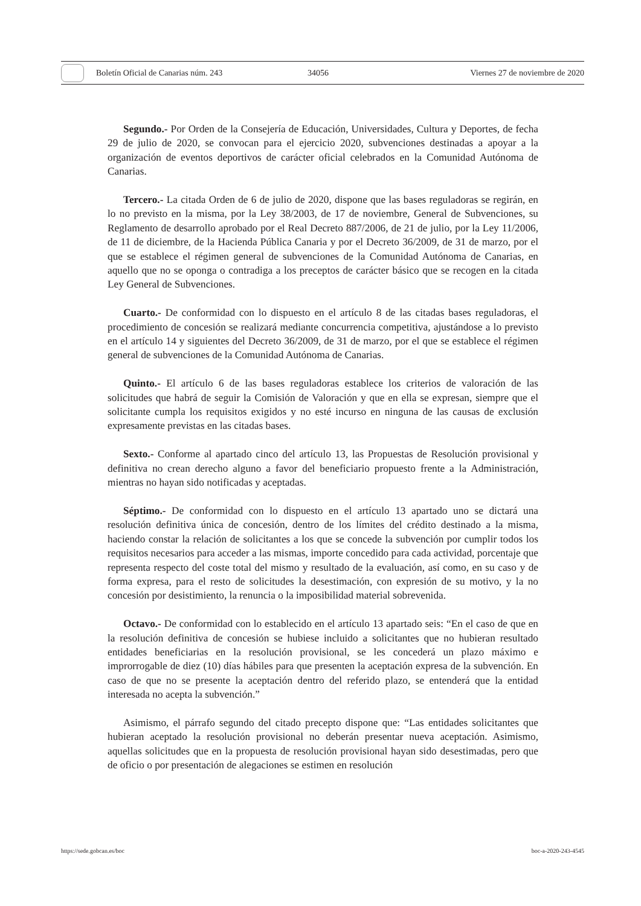Boletín Oficial de Canarias núm. 243 34056 Viernes 27 de noviembre de 2020
Segundo.- Por Orden de la Consejería de Educación, Universidades, Cultura y Deportes, de fecha 29 de julio de 2020, se convocan para el ejercicio 2020, subvenciones destinadas a apoyar a la organización de eventos deportivos de carácter oficial celebrados en la Comunidad Autónoma de Canarias.
Tercero.- La citada Orden de 6 de julio de 2020, dispone que las bases reguladoras se regirán, en lo no previsto en la misma, por la Ley 38/2003, de 17 de noviembre, General de Subvenciones, su Reglamento de desarrollo aprobado por el Real Decreto 887/2006, de 21 de julio, por la Ley 11/2006, de 11 de diciembre, de la Hacienda Pública Canaria y por el Decreto 36/2009, de 31 de marzo, por el que se establece el régimen general de subvenciones de la Comunidad Autónoma de Canarias, en aquello que no se oponga o contradiga a los preceptos de carácter básico que se recogen en la citada Ley General de Subvenciones.
Cuarto.- De conformidad con lo dispuesto en el artículo 8 de las citadas bases reguladoras, el procedimiento de concesión se realizará mediante concurrencia competitiva, ajustándose a lo previsto en el artículo 14 y siguientes del Decreto 36/2009, de 31 de marzo, por el que se establece el régimen general de subvenciones de la Comunidad Autónoma de Canarias.
Quinto.- El artículo 6 de las bases reguladoras establece los criterios de valoración de las solicitudes que habrá de seguir la Comisión de Valoración y que en ella se expresan, siempre que el solicitante cumpla los requisitos exigidos y no esté incurso en ninguna de las causas de exclusión expresamente previstas en las citadas bases.
Sexto.- Conforme al apartado cinco del artículo 13, las Propuestas de Resolución provisional y definitiva no crean derecho alguno a favor del beneficiario propuesto frente a la Administración, mientras no hayan sido notificadas y aceptadas.
Séptimo.- De conformidad con lo dispuesto en el artículo 13 apartado uno se dictará una resolución definitiva única de concesión, dentro de los límites del crédito destinado a la misma, haciendo constar la relación de solicitantes a los que se concede la subvención por cumplir todos los requisitos necesarios para acceder a las mismas, importe concedido para cada actividad, porcentaje que representa respecto del coste total del mismo y resultado de la evaluación, así como, en su caso y de forma expresa, para el resto de solicitudes la desestimación, con expresión de su motivo, y la no concesión por desistimiento, la renuncia o la imposibilidad material sobrevenida.
Octavo.- De conformidad con lo establecido en el artículo 13 apartado seis: “En el caso de que en la resolución definitiva de concesión se hubiese incluido a solicitantes que no hubieran resultado entidades beneficiarias en la resolución provisional, se les concederá un plazo máximo e improrrogable de diez (10) días hábiles para que presenten la aceptación expresa de la subvención. En caso de que no se presente la aceptación dentro del referido plazo, se entenderá que la entidad interesada no acepta la subvención.”
Asimismo, el párrafo segundo del citado precepto dispone que: “Las entidades solicitantes que hubieran aceptado la resolución provisional no deberán presentar nueva aceptación. Asimismo, aquellas solicitudes que en la propuesta de resolución provisional hayan sido desestimadas, pero que de oficio o por presentación de alegaciones se estimen en resolución
https://sede.gobcan.es/boc boc-a-2020-243-4545